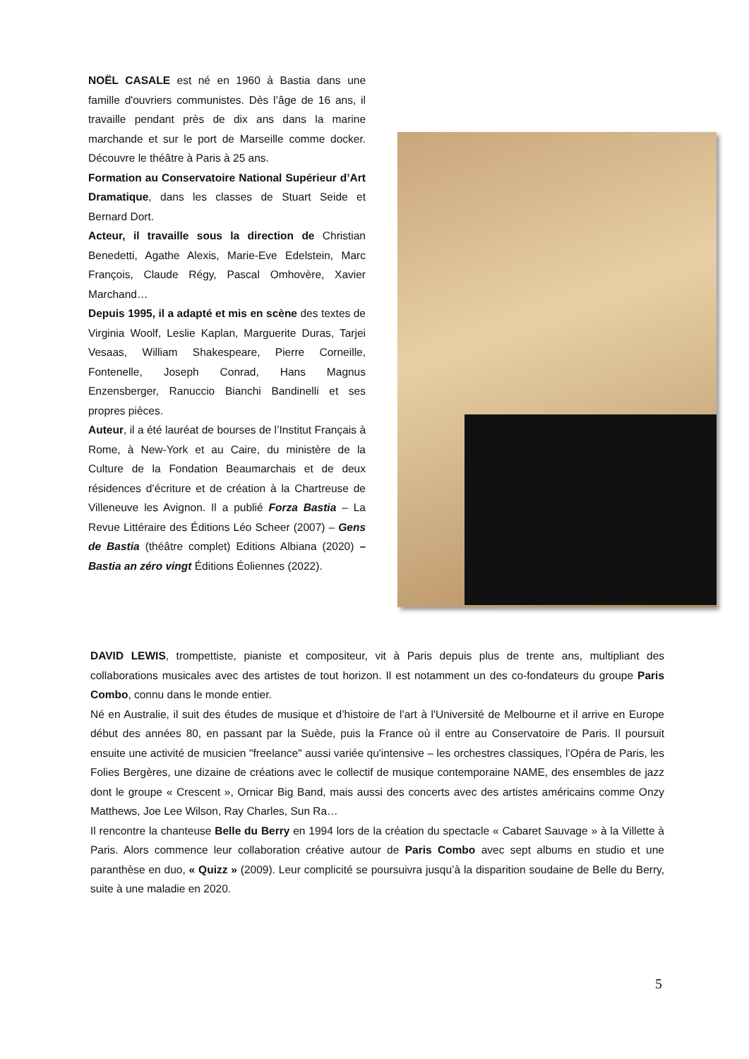NOËL CASALE est né en 1960 à Bastia dans une famille d'ouvriers communistes. Dès l’âge de 16 ans, il travaille pendant près de dix ans dans la marine marchande et sur le port de Marseille comme docker. Découvre le théâtre à Paris à 25 ans.
Formation au Conservatoire National Supérieur d’Art Dramatique, dans les classes de Stuart Seide et Bernard Dort.
Acteur, il travaille sous la direction de Christian Benedetti, Agathe Alexis, Marie-Eve Edelstein, Marc François, Claude Régy, Pascal Omhovère, Xavier Marchand…
Depuis 1995, il a adapté et mis en scène des textes de Virginia Woolf, Leslie Kaplan, Marguerite Duras, Tarjei Vesaas, William Shakespeare, Pierre Corneille, Fontenelle, Joseph Conrad, Hans Magnus Enzensberger, Ranuccio Bianchi Bandinelli et ses propres pièces.
Auteur, il a été lauréat de bourses de l’Institut Français à Rome, à New-York et au Caire, du ministère de la Culture de la Fondation Beaumarchais et de deux résidences d’écriture et de création à la Chartreuse de Villeneuve les Avignon. Il a publié Forza Bastia – La Revue Littéraire des Éditions Léo Scheer (2007) – Gens de Bastia (théâtre complet) Editions Albiana (2020) – Bastia an zéro vingt Éditions Éoliennes (2022).
DAVID LEWIS, trompettiste, pianiste et compositeur, vit à Paris depuis plus de trente ans, multipliant des collaborations musicales avec des artistes de tout horizon. Il est notamment un des co-fondateurs du groupe Paris Combo, connu dans le monde entier.
Né en Australie, il suit des études de musique et d’histoire de l’art à l'Université de Melbourne et il arrive en Europe début des années 80, en passant par la Suède, puis la France où il entre au Conservatoire de Paris. Il poursuit ensuite une activité de musicien "freelance" aussi variée qu'intensive – les orchestres classiques, l’Opéra de Paris, les Folies Bergères, une dizaine de créations avec le collectif de musique contemporaine NAME, des ensembles de jazz dont le groupe « Crescent », Ornicar Big Band, mais aussi des concerts avec des artistes américains comme Onzy Matthews, Joe Lee Wilson, Ray Charles, Sun Ra…
Il rencontre la chanteuse Belle du Berry en 1994 lors de la création du spectacle « Cabaret Sauvage » à la Villette à Paris. Alors commence leur collaboration créative autour de Paris Combo avec sept albums en studio et une paranthèse en duo, « Quizz » (2009). Leur complicité se poursuivra jusqu’à la disparition soudaine de Belle du Berry, suite à une maladie en 2020.
5